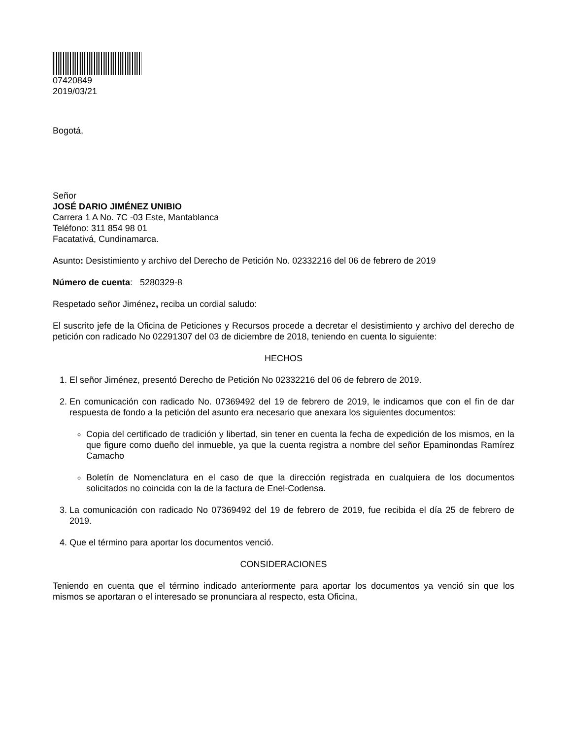07420849
2019/03/21
Bogotá,
Señor
JOSÉ DARIO JIMÉNEZ UNIBIO
Carrera 1 A No. 7C -03 Este, Mantablanca
Teléfono: 311 854 98 01
Facatativá, Cundinamarca.
Asunto: Desistimiento y archivo del Derecho de Petición No. 02332216 del 06 de febrero de 2019
Número de cuenta: 5280329-8
Respetado señor Jiménez, reciba un cordial saludo:
El suscrito jefe de la Oficina de Peticiones y Recursos procede a decretar el desistimiento y archivo del derecho de petición con radicado No 02291307 del 03 de diciembre de 2018, teniendo en cuenta lo siguiente:
HECHOS
1. El señor Jiménez, presentó Derecho de Petición No 02332216 del 06 de febrero de 2019.
2. En comunicación con radicado No. 07369492 del 19 de febrero de 2019, le indicamos que con el fin de dar respuesta de fondo a la petición del asunto era necesario que anexara los siguientes documentos:
Copia del certificado de tradición y libertad, sin tener en cuenta la fecha de expedición de los mismos, en la que figure como dueño del inmueble, ya que la cuenta registra a nombre del señor Epaminondas Ramírez Camacho
Boletín de Nomenclatura en el caso de que la dirección registrada en cualquiera de los documentos solicitados no coincida con la de la factura de Enel-Codensa.
3. La comunicación con radicado No 07369492 del 19 de febrero de 2019, fue recibida el día 25 de febrero de 2019.
4. Que el término para aportar los documentos venció.
CONSIDERACIONES
Teniendo en cuenta que el término indicado anteriormente para aportar los documentos ya venció sin que los mismos se aportaran o el interesado se pronunciara al respecto, esta Oficina,